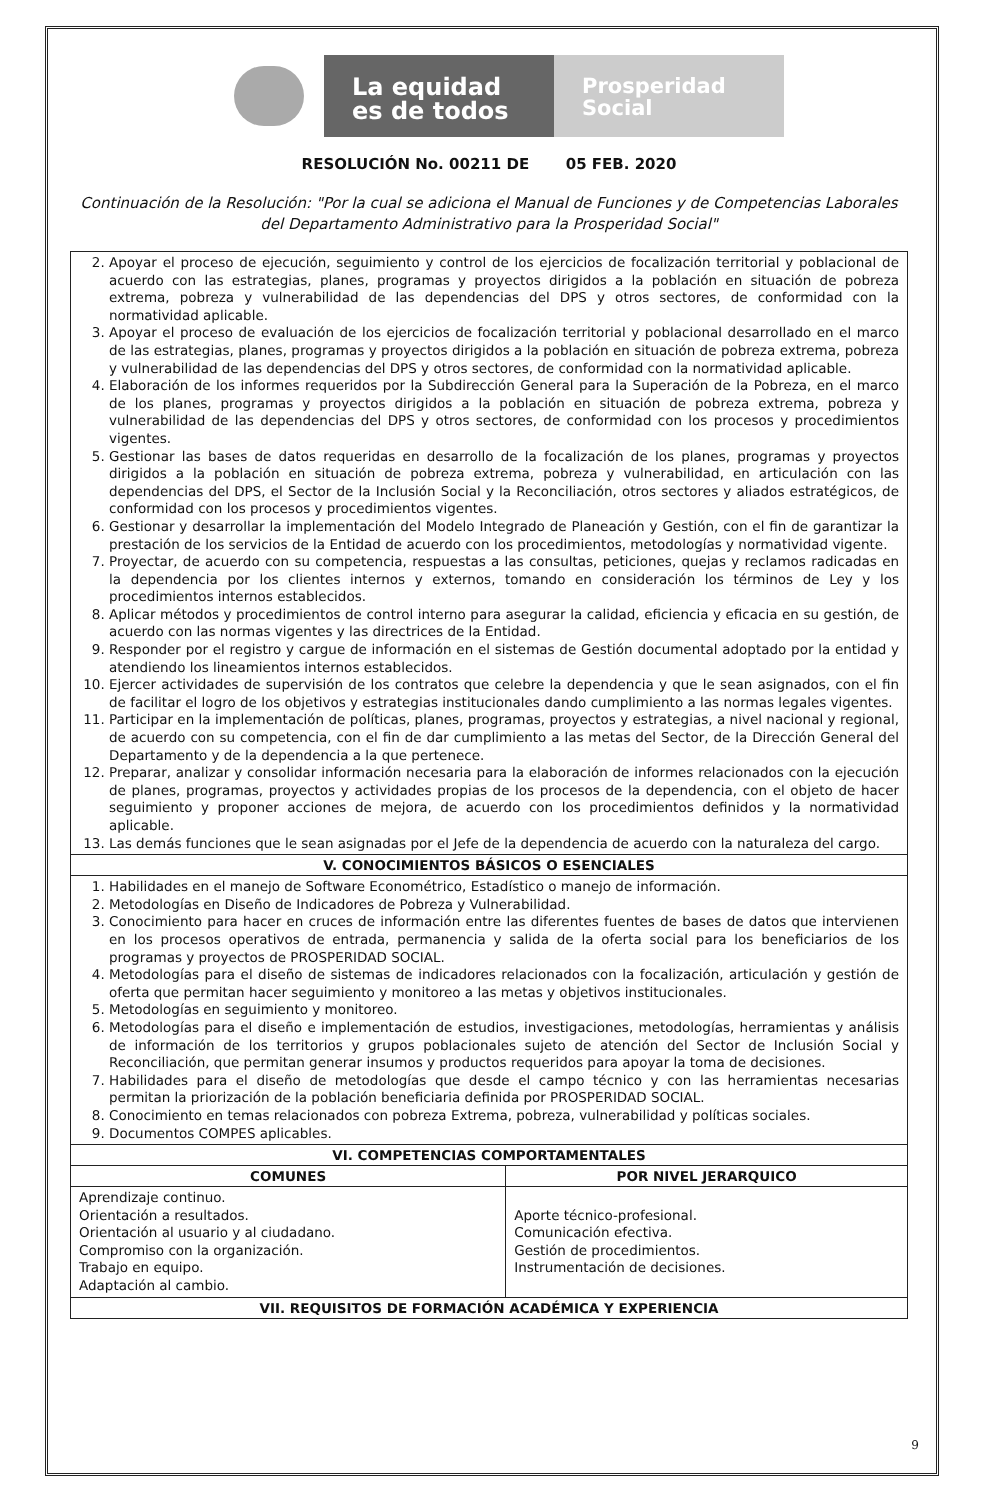La equidad
es de todos
Prosperidad
Social
RESOLUCIÓN No. 00211 DE 05 FEB. 2020
Continuación de la Resolución: "Por la cual se adiciona el Manual de Funciones y de Competencias Laborales del Departamento Administrativo para la Prosperidad Social"
| 2. Apoyar el proceso de ejecución, seguimiento y control de los ejercicios de focalización territorial y poblacional de acuerdo con las estrategias, planes, programas y proyectos dirigidos a la población en situación de pobreza extrema, pobreza y vulnerabilidad de las dependencias del DPS y otros sectores, de conformidad con la normatividad aplicable. 3. Apoyar el proceso de evaluación de los ejercicios de focalización territorial y poblacional desarrollado en el marco de las estrategias, planes, programas y proyectos dirigidos a la población en situación de pobreza extrema, pobreza y vulnerabilidad de las dependencias del DPS y otros sectores, de conformidad con la normatividad aplicable. 4. Elaboración de los informes requeridos por la Subdirección General para la Superación de la Pobreza, en el marco de los planes, programas y proyectos dirigidos a la población en situación de pobreza extrema, pobreza y vulnerabilidad de las dependencias del DPS y otros sectores, de conformidad con los procesos y procedimientos vigentes. 5. Gestionar las bases de datos requeridas en desarrollo de la focalización de los planes, programas y proyectos dirigidos a la población en situación de pobreza extrema, pobreza y vulnerabilidad, en articulación con las dependencias del DPS, el Sector de la Inclusión Social y la Reconciliación, otros sectores y aliados estratégicos, de conformidad con los procesos y procedimientos vigentes. 6. Gestionar y desarrollar la implementación del Modelo Integrado de Planeación y Gestión, con el fin de garantizar la prestación de los servicios de la Entidad de acuerdo con los procedimientos, metodologías y normatividad vigente. 7. Proyectar, de acuerdo con su competencia, respuestas a las consultas, peticiones, quejas y reclamos radicadas en la dependencia por los clientes internos y externos, tomando en consideración los términos de Ley y los procedimientos internos establecidos. 8. Aplicar métodos y procedimientos de control interno para asegurar la calidad, eficiencia y eficacia en su gestión, de acuerdo con las normas vigentes y las directrices de la Entidad. 9. Responder por el registro y cargue de información en el sistemas de Gestión documental adoptado por la entidad y atendiendo los lineamientos internos establecidos. 10. Ejercer actividades de supervisión de los contratos que celebre la dependencia y que le sean asignados, con el fin de facilitar el logro de los objetivos y estrategias institucionales dando cumplimiento a las normas legales vigentes. 11. Participar en la implementación de políticas, planes, programas, proyectos y estrategias, a nivel nacional y regional, de acuerdo con su competencia, con el fin de dar cumplimiento a las metas del Sector, de la Dirección General del Departamento y de la dependencia a la que pertenece. 12. Preparar, analizar y consolidar información necesaria para la elaboración de informes relacionados con la ejecución de planes, programas, proyectos y actividades propias de los procesos de la dependencia, con el objeto de hacer seguimiento y proponer acciones de mejora, de acuerdo con los procedimientos definidos y la normatividad aplicable. 13. Las demás funciones que le sean asignadas por el Jefe de la dependencia de acuerdo con la naturaleza del cargo. | |
| V. CONOCIMIENTOS BÁSICOS O ESENCIALES | |
| 1. Habilidades en el manejo de Software Econométrico, Estadístico o manejo de información. 2. Metodologías en Diseño de Indicadores de Pobreza y Vulnerabilidad. 3. Conocimiento para hacer en cruces de información entre las diferentes fuentes de bases de datos que intervienen en los procesos operativos de entrada, permanencia y salida de la oferta social para los beneficiarios de los programas y proyectos de PROSPERIDAD SOCIAL. 4. Metodologías para el diseño de sistemas de indicadores relacionados con la focalización, articulación y gestión de oferta que permitan hacer seguimiento y monitoreo a las metas y objetivos institucionales. 5. Metodologías en seguimiento y monitoreo. 6. Metodologías para el diseño e implementación de estudios, investigaciones, metodologías, herramientas y análisis de información de los territorios y grupos poblacionales sujeto de atención del Sector de Inclusión Social y Reconciliación, que permitan generar insumos y productos requeridos para apoyar la toma de decisiones. 7. Habilidades para el diseño de metodologías que desde el campo técnico y con las herramientas necesarias permitan la priorización de la población beneficiaria definida por PROSPERIDAD SOCIAL. 8. Conocimiento en temas relacionados con pobreza Extrema, pobreza, vulnerabilidad y políticas sociales. 9. Documentos COMPES aplicables. | |
| VI. COMPETENCIAS COMPORTAMENTALES | |
| COMUNES | POR NIVEL JERARQUICO |
| Aprendizaje continuo. Orientación a resultados. Orientación al usuario y al ciudadano. Compromiso con la organización. Trabajo en equipo. Adaptación al cambio. | Aporte técnico-profesional. Comunicación efectiva. Gestión de procedimientos. Instrumentación de decisiones. |
| VII. REQUISITOS DE FORMACIÓN ACADÉMICA Y EXPERIENCIA | |
9